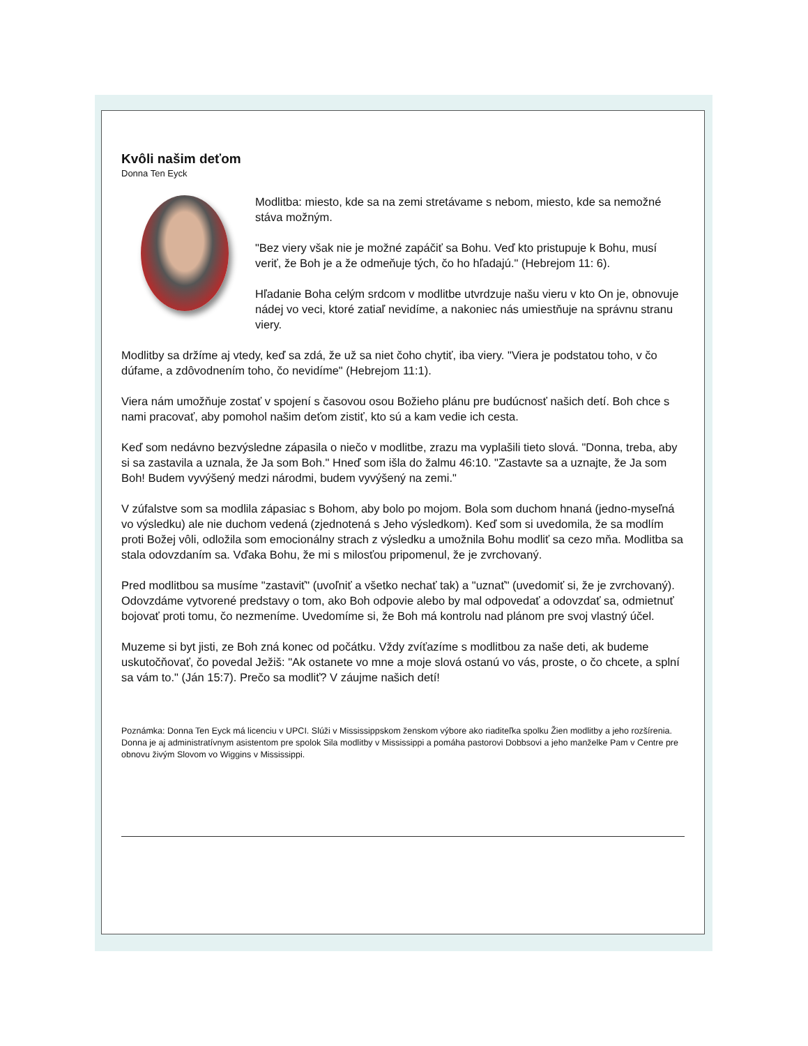Kvôli našim deťom
Donna Ten Eyck
Modlitba: miesto, kde sa na zemi stretávame s nebom, miesto, kde sa nemožné stáva možným.
"Bez viery však nie je možné zapáčiť sa Bohu. Veď kto pristupuje k Bohu, musí veriť, že Boh je a že odmeňuje tých, čo ho hľadajú." (Hebrejom 11: 6).
Hľadanie Boha celým srdcom v modlitbe utvrdzuje našu vieru v kto On je, obnovuje nádej vo veci, ktoré zatiaľ nevidíme, a nakoniec nás umiestňuje na správnu stranu viery.
Modlitby sa držíme aj vtedy, keď sa zdá, že už sa niet čoho chytiť, iba viery. "Viera je podstatou toho, v čo dúfame, a zdôvodnením toho, čo nevidíme" (Hebrejom 11:1).
Viera nám umožňuje zostať v spojení s časovou osou Božieho plánu pre budúcnosť našich detí. Boh chce s nami pracovať, aby pomohol našim deťom zistiť, kto sú a kam vedie ich cesta.
Keď som nedávno bezvýsledne zápasila o niečo v modlitbe, zrazu ma vyplašili tieto slová. "Donna, treba, aby si sa zastavila a uznala, že Ja som Boh." Hneď som išla do žalmu 46:10. "Zastavte sa a uznajte, že Ja som Boh! Budem vyvýšený medzi národmi, budem vyvýšený na zemi."
V zúfalstve som sa modlila zápasiac s Bohom, aby bolo po mojom. Bola som duchom hnaná (jedno-myseľná vo výsledku) ale nie duchom vedená (zjednotená s Jeho výsledkom). Keď som si uvedomila, že sa modlím proti Božej vôli, odložila som emocionálny strach z výsledku a umožnila Bohu modliť sa cezo mňa. Modlitba sa stala odovzdaním sa. Vďaka Bohu, že mi s milosťou pripomenul, že je zvrchovaný.
Pred modlitbou sa musíme "zastaviť" (uvoľniť a všetko nechať tak) a "uznať" (uvedomiť si, že je zvrchovaný). Odovzdáme vytvorené predstavy o tom, ako Boh odpovie alebo by mal odpovedať a odovzdať sa, odmietnuť bojovať proti tomu, čo nezmeníme. Uvedomíme si, že Boh má kontrolu nad plánom pre svoj vlastný účel.
Muzeme si byt jisti, ze Boh zná konec od počátku. Vždy zvíťazíme s modlitbou za naše deti, ak budeme uskutočňovať, čo povedal Ježiš: "Ak ostanete vo mne a moje slová ostanú vo vás, proste, o čo chcete, a splní sa vám to." (Ján 15:7). Prečo sa modliť? V záujme našich detí!
Poznámka: Donna Ten Eyck má licenciu v UPCI. Slúži v Mississippskom ženskom výbore ako riaditeľka spolku Žien modlitby a jeho rozšírenia. Donna je aj administratívnym asistentom pre spolok Sila modlitby v Mississippi a pomáha pastorovi Dobbsovi a jeho manželke Pam v Centre pre obnovu živým Slovom vo Wiggins v Mississippi.